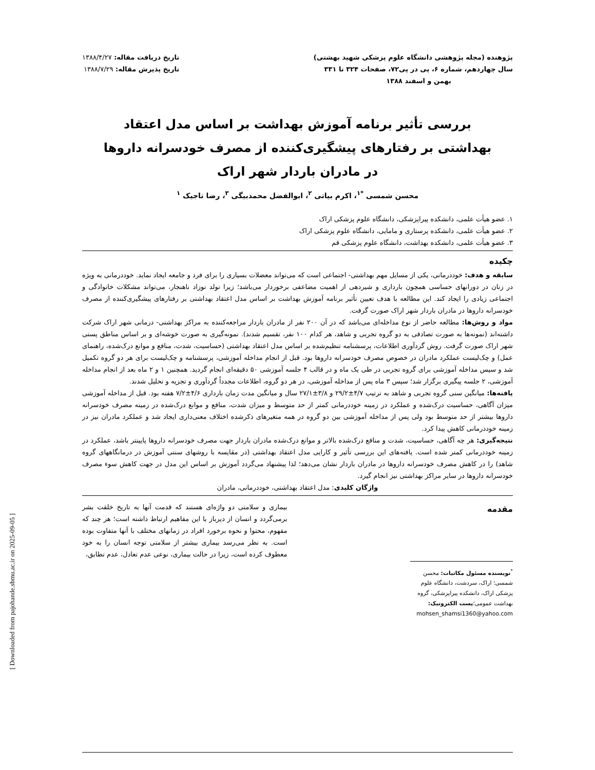پژوهنده (مجله پژوهشی دانشگاه علوم پزشکی شهید بهشتی)
سال چهاردهم، شماره ۶، پی در پی۷۲، صفحات ۳۲۴ تا ۳۳۱
بهمن و اسفند ۱۳۸۸
تاریخ دریافت مقاله: ۱۳۸۸/۴/۲۷
تاریخ پذیرش مقاله: ۱۳۸۸/۷/۲۹
بررسی تأثیر برنامه آموزش بهداشت بر اساس مدل اعتقاد بهداشتی بر رفتارهای پیشگیری‌کننده از مصرف خودسرانه داروها در مادران باردار شهر اراک
محسن شمسی <sup>*۱</sup>، اکرم بیاتی <sup>۲</sup>، ابوالفضل محمدبیگی <sup>۳</sup>، رضا تاجیک <sup>۱</sup>
۱. عضو هیأت علمی، دانشکده پیراپزشکی، دانشگاه علوم پزشکی اراک
۲. عضو هیأت علمی، دانشکده پرستاری و مامایی، دانشگاه علوم پزشکی اراک
۳. عضو هیأت علمی، دانشکده بهداشت، دانشگاه علوم پزشکی قم
چکیده
سابقه و هدف: خوددرمانی، یکی از مسایل مهم بهداشتی- اجتماعی است که می‌تواند معضلات بسیاری را برای فرد و جامعه ایجاد نماید. خوددرمانی به ویژه در زنان در دورانهای حساسی همچون بارداری و شیردهی از اهمیت مضاعفی برخوردار می‌باشد؛ زیرا تولد نوزاد ناهنجار، می‌تواند مشکلات خانوادگی و اجتماعی زیادی را ایجاد کند. این مطالعه با هدف تعیین تأثیر برنامه آموزش بهداشت بر اساس مدل اعتقاد بهداشتی بر رفتارهای پیشگیری‌کننده از مصرف خودسرانه داروها در مادران باردار شهر اراک صورت گرفت.
مواد و روش‌ها: مطالعه حاضر از نوع مداخله‌ای می‌باشد که در آن ۲۰۰ نفر از مادران باردار مراجعه‌کننده به مراکز بهداشتی- درمانی شهر اراک شرکت داشته‌اند (نمونه‌ها به صورت تصادفی به دو گروه تجربی و شاهد، هر کدام ۱۰۰ نفر، تقسیم شدند). نمونه‌گیری به صورت خوشه‌ای و بر اساس مناطق پستی شهر اراک صورت گرفت. روش گردآوری اطلاعات، پرسشنامه تنظیم‌شده بر اساس مدل اعتقاد بهداشتی (حساسیت، شدت، منافع و موانع درک‌شده، راهنمای عمل) و چک‌لیست عملکرد مادران در خصوص مصرف خودسرانه داروها بود. قبل از انجام مداخله آموزشی، پرسشنامه و چک‌لیست برای هر دو گروه تکمیل شد و سپس مداخله آموزشی برای گروه تجربی در طی یک ماه و در قالب ۴ جلسه آموزشی ۵۰ دقیقه‌ای انجام گردید. همچنین ۱ و ۲ ماه بعد از انجام مداخله آموزشی، ۲ جلسه پیگیری برگزار شد؛ سپس ۳ ماه پس از مداخله آموزشی، در هر دو گروه، اطلاعات مجدداً گردآوری و تجزیه و تحلیل شدند.
یافته‌ها: میانگین سنی گروه تجربی و شاهد به ترتیب ۴/۷±۲۹/۲ و ۳/۸±۲۷/۱ سال و میانگین مدت زمان بارداری ۴/۶±۷/۲ هفته بود. قبل از مداخله آموزشی میزان آگاهی، حساسیت درک‌شده و عملکرد در زمینه خوددرمانی کمتر از حد متوسط و میزان شدت، منافع و موانع درک‌شده در زمینه مصرف خودسرانه داروها بیشتر از حد متوسط بود ولی پس از مداخله آموزشی بین دو گروه در همه متغیرهای ذکرشده اختلاف معنی‌داری ایجاد شد و عملکرد مادران نیز در زمینه خوددرمانی کاهش پیدا کرد.
نتیجه‌گیری: هر چه آگاهی، حساسیت، شدت و منافع درک‌شده بالاتر و موانع درک‌شده مادران باردار جهت مصرف خودسرانه داروها پایینتر باشد، عملکرد در زمینه خوددرمانی کمتر شده است. یافته‌های این بررسی تأثیر و کارایی مدل اعتقاد بهداشتی (در مقایسه با روشهای سنتی آموزش در درمانگاههای گروه شاهد) را در کاهش مصرف خودسرانه داروها در مادران باردار نشان می‌دهد؛ لذا پیشنهاد می‌گردد آموزش بر اساس این مدل در جهت کاهش سوء مصرف خودسرانه داروها در سایر مراکز بهداشتی نیز انجام گیرد.
واژگان کلیدی: مدل اعتقاد بهداشتی، خوددرمانی، مادران
مقدمه
<sup>*</sup> نویسنده مسئول مکاتبات: محسن شمسی؛ اراک، سردشت، دانشگاه علوم پزشکی اراک، دانشکده پیراپزشکی، گروه بهداشت عمومی؛پست الکترونیک: mohsen_shamsi1360@yahoo.com
بیماری و سلامتی دو واژه‌ای هستند که قدمت آنها به تاریخ خلقت بشر برمی‌گردد و انسان از دیرباز با این مفاهیم ارتباط داشته است؛ هر چند که مفهوم، محتوا و نحوه برخورد افراد در زمانهای مختلف با آنها متفاوت بوده است. به نظر می‌رسد بیماری بیشتر از سلامتی توجه انسان را به خود معطوف کرده است، زیرا در حالت بیماری، نوعی عدم تعادل، عدم تطابق،
[ Downloaded from pajohande.sbmu.ac.ir on 2025-09-05 ]